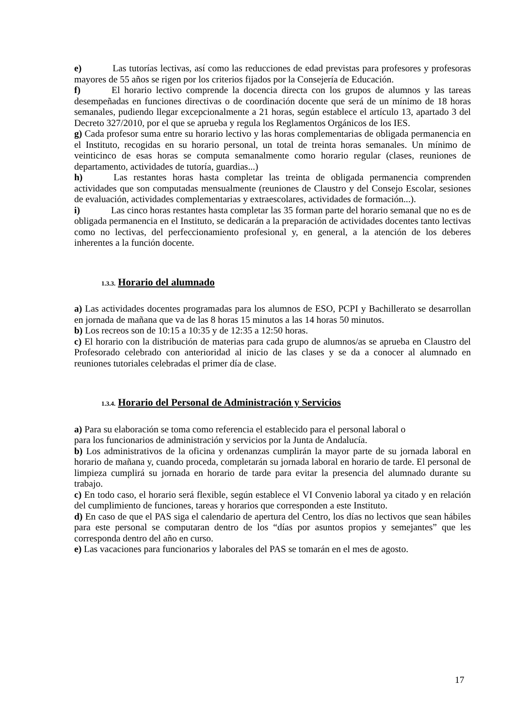e) Las tutorías lectivas, así como las reducciones de edad previstas para profesores y profesoras mayores de 55 años se rigen por los criterios fijados por la Consejería de Educación.
f) El horario lectivo comprende la docencia directa con los grupos de alumnos y las tareas desempeñadas en funciones directivas o de coordinación docente que será de un mínimo de 18 horas semanales, pudiendo llegar excepcionalmente a 21 horas, según establece el artículo 13, apartado 3 del Decreto 327/2010, por el que se aprueba y regula los Reglamentos Orgánicos de los IES.
g) Cada profesor suma entre su horario lectivo y las horas complementarias de obligada permanencia en el Instituto, recogidas en su horario personal, un total de treinta horas semanales. Un mínimo de veinticinco de esas horas se computa semanalmente como horario regular (clases, reuniones de departamento, actividades de tutoría, guardias...)
h) Las restantes horas hasta completar las treinta de obligada permanencia comprenden actividades que son computadas mensualmente (reuniones de Claustro y del Consejo Escolar, sesiones de evaluación, actividades complementarias y extraescolares, actividades de formación...).
i) Las cinco horas restantes hasta completar las 35 forman parte del horario semanal que no es de obligada permanencia en el Instituto, se dedicarán a la preparación de actividades docentes tanto lectivas como no lectivas, del perfeccionamiento profesional y, en general, a la atención de los deberes inherentes a la función docente.
1.3.3. Horario del alumnado
a) Las actividades docentes programadas para los alumnos de ESO, PCPI y Bachillerato se desarrollan en jornada de mañana que va de las 8 horas 15 minutos a las 14 horas 50 minutos.
b) Los recreos son de 10:15 a 10:35 y de 12:35 a 12:50 horas.
c) El horario con la distribución de materias para cada grupo de alumnos/as se aprueba en Claustro del Profesorado celebrado con anterioridad al inicio de las clases y se da a conocer al alumnado en reuniones tutoriales celebradas el primer día de clase.
1.3.4. Horario del Personal de Administración y Servicios
a) Para su elaboración se toma como referencia el establecido para el personal laboral o
para los funcionarios de administración y servicios por la Junta de Andalucía.
b) Los administrativos de la oficina y ordenanzas cumplirán la mayor parte de su jornada laboral en horario de mañana y, cuando proceda, completarán su jornada laboral en horario de tarde. El personal de limpieza cumplirá su jornada en horario de tarde para evitar la presencia del alumnado durante su trabajo.
c) En todo caso, el horario será flexible, según establece el VI Convenio laboral ya citado y en relación del cumplimiento de funciones, tareas y horarios que corresponden a este Instituto.
d) En caso de que el PAS siga el calendario de apertura del Centro, los días no lectivos que sean hábiles para este personal se computaran dentro de los “días por asuntos propios y semejantes” que les corresponda dentro del año en curso.
e) Las vacaciones para funcionarios y laborales del PAS se tomarán en el mes de agosto.
17